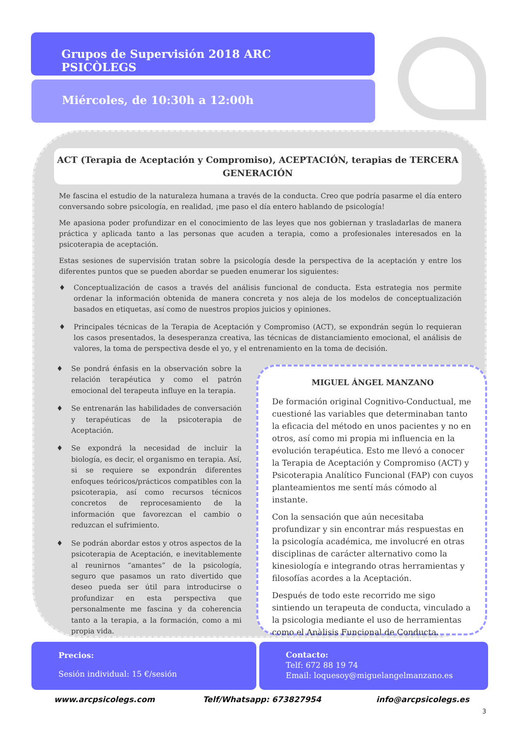Grupos de Supervisión 2018 ARC PSICÒLEGS
Miércoles, de 10:30h a 12:00h
ACT (Terapia de Aceptación y Compromiso), ACEPTACIÓN, terapias de TERCERA GENERACIÓN
Me fascina el estudio de la naturaleza humana a través de la conducta. Creo que podría pasarme el día entero conversando sobre psicología, en realidad, ¡me paso el día entero hablando de psicología!
Me apasiona poder profundizar en el conocimiento de las leyes que nos gobiernan y trasladarlas de manera práctica y aplicada tanto a las personas que acuden a terapia, como a profesionales interesados en la psicoterapia de aceptación.
Estas sesiones de supervisión tratan sobre la psicología desde la perspectiva de la aceptación y entre los diferentes puntos que se pueden abordar se pueden enumerar los siguientes:
♦ Conceptualización de casos a través del análisis funcional de conducta. Esta estrategia nos permite ordenar la información obtenida de manera concreta y nos aleja de los modelos de conceptualización basados en etiquetas, así como de nuestros propios juicios y opiniones.
♦ Principales técnicas de la Terapia de Aceptación y Compromiso (ACT), se expondrán según lo requieran los casos presentados, la desesperanza creativa, las técnicas de distanciamiento emocional, el análisis de valores, la toma de perspectiva desde el yo, y el entrenamiento en la toma de decisión.
♦ Se pondrá énfasis en la observación sobre la relación terapéutica y como el patrón emocional del terapeuta influye en la terapia.
♦ Se entrenarán las habilidades de conversación y terapéuticas de la psicoterapia de Aceptación.
♦ Se expondrá la necesidad de incluir la biología, es decir, el organismo en terapia. Así, si se requiere se expondrán diferentes enfoques teóricos/prácticos compatibles con la psicoterapia, así como recursos técnicos concretos de reprocesamiento de la información que favorezcan el cambio o reduzcan el sufrimiento.
♦ Se podrán abordar estos y otros aspectos de la psicoterapia de Aceptación, e inevitablemente al reunirnos “amantes” de la psicología, seguro que pasamos un rato divertido que deseo pueda ser útil para introducirse o profundizar en esta perspectiva que personalmente me fascina y da coherencia tanto a la terapia, a la formación, como a mi propia vida.
MIGUEL ÁNGEL MANZANO
De formación original Cognitivo-Conductual, me cuestioné las variables que determinaban tanto la eficacia del método en unos pacientes y no en otros, así como mi propia mi influencia en la evolución terapéutica. Esto me llevó a conocer la Terapia de Aceptación y Compromiso (ACT) y Psicoterapia Analítico Funcional (FAP) con cuyos planteamientos me sentí más cómodo al instante.
Con la sensación que aún necesitaba profundizar y sin encontrar más respuestas en la psicología académica, me involucré en otras disciplinas de carácter alternativo como la kinesiología e integrando otras herramientas y filosofías acordes a la Aceptación.
Después de todo este recorrido me sigo sintiendo un terapeuta de conducta, vinculado a la psicologia mediante el uso de herramientas como el Anàlisis Funcional de Conducta.
Precios:
Sesión individual: 15 €/sesión
Contacto:
Telf: 672 88 19 74
Email: loquesoy@miguelangelmanzano.es
www.arcpsicolegs.com Telf/Whatsapp: 673827954 info@arcpsicolegs.es
3